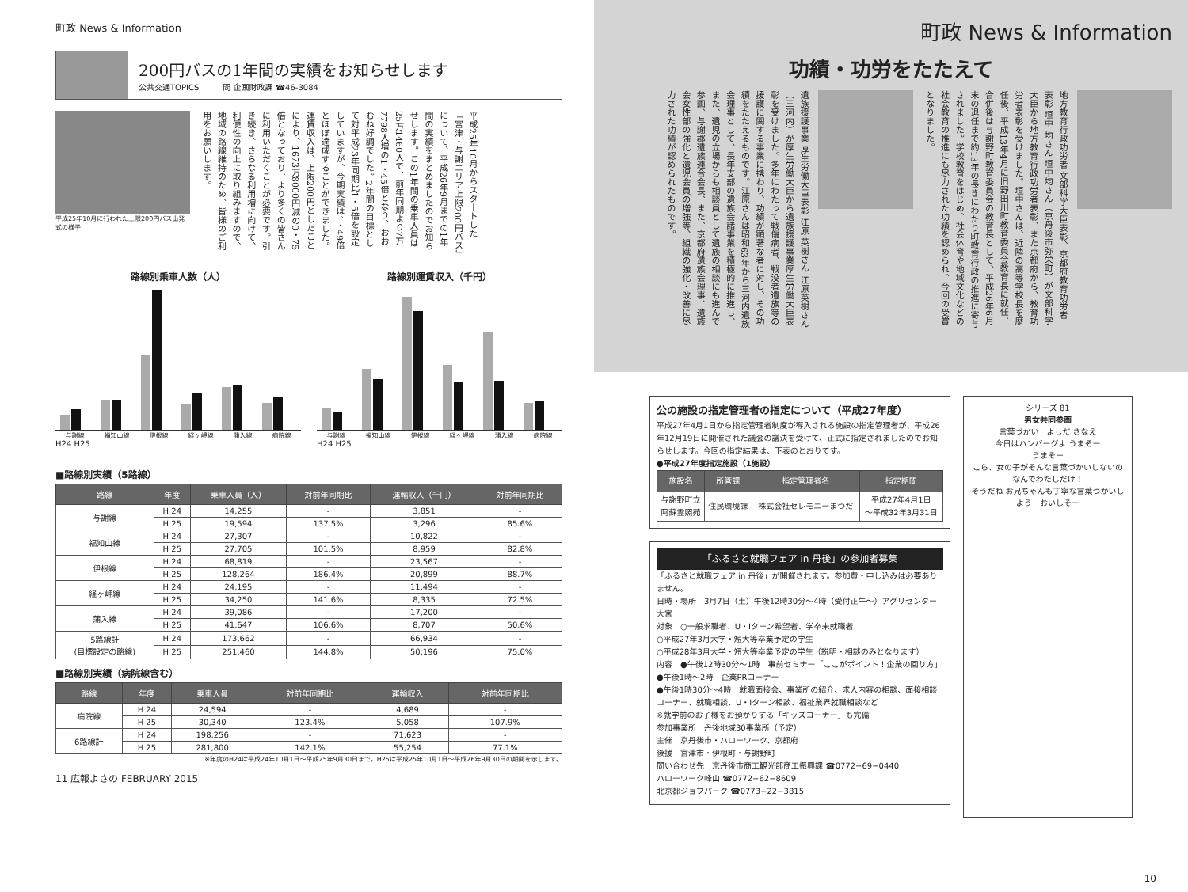町政 News & Information
200円バスの1年間の実績をお知らせします
公共交通TOPICS　　　問 企画財政課 ☎46-3084
平成25年10月に行われた上限200円バス出発式の様子
平成25年10月からスタートした「宮津・与謝エリア上限200円バス」について、平成26年9月までの1年間の実績をまとめましたのでお知らせします。この1年間の乗車人員は25万1460人で、前年同期より7万7798人増の1・45倍となり、おおむね好調でした。2年間の目標として対平成23年同期比1・5倍を設定していますが、今期実績は1・49倍とほぼ達成することができました。運賃収入は、上限200円としたことにより、1673万8000円減の0・75倍となっており、より多くの皆さんに利用いただくことが必要です。引き続き、さらなる利用増に向けて、利便性の向上に取り組みますので、地域の路線維持のため、皆様のご利用をお願いします。
路線別乗車人数（人）
与謝線 福知山線 伊根線 経ヶ岬線 蒲入線 病院線
H24 H25
路線別運賃収入（千円）
与謝線 福知山線 伊根線 経ヶ岬線 蒲入線 病院線
H24 H25
■路線別実績（5路線）
| 路線 | 年度 | 乗車人員（人） | 対前年同期比 | 運輸収入（千円） | 対前年同期比 |
| --- | --- | --- | --- | --- | --- |
| 与謝線 | H 24 | 14,255 | - | 3,851 | - |
| | H 25 | 19,594 | 137.5% | 3,296 | 85.6% |
| 福知山線 | H 24 | 27,307 | - | 10,822 | - |
| | H 25 | 27,705 | 101.5% | 8,959 | 82.8% |
| 伊根線 | H 24 | 68,819 | - | 23,567 | - |
| | H 25 | 128,264 | 186.4% | 20,899 | 88.7% |
| 経ヶ岬線 | H 24 | 24,195 | - | 11,494 | - |
| | H 25 | 34,250 | 141.6% | 8,335 | 72.5% |
| 蒲入線 | H 24 | 39,086 | - | 17,200 | - |
| | H 25 | 41,647 | 106.6% | 8,707 | 50.6% |
| 5路線計 (目標設定の路線) | H 24 | 173,662 | - | 66,934 | - |
| | H 25 | 251,460 | 144.8% | 50,196 | 75.0% |
■路線別実績（病院線含む）
| 路線 | 年度 | 乗車人員 | 対前年同期比 | 運輸収入 | 対前年同期比 |
| --- | --- | --- | --- | --- | --- |
| 病院線 | H 24 | 24,594 | - | 4,689 | - |
| | H 25 | 30,340 | 123.4% | 5,058 | 107.9% |
| 6路線計 | H 24 | 198,256 | - | 71,623 | - |
| | H 25 | 281,800 | 142.1% | 55,254 | 77.1% |
※年度のH24は平成24年10月1日〜平成25年9月30日まで。H25は平成25年10月1日〜平成26年9月30日の期間を示します。
11 広報よさの FEBRUARY 2015
町政 News & Information
功績・功労をたたえて
遺族援護事業 厚生労働大臣表彰 江原 英樹さん 江原英樹さん（三河内）が厚生労働大臣から遺族援護事業厚生労働大臣表彰を受けました。多年にわたって戦傷病者、戦没者遺族等の援護に関する事業に携わり、功績が顕著な者に対し、その功績をたたえるものです。江原さんは昭和63年から三河内遺族会理事として、長年支部の遺族会諸事業を積極的に推進し、また、遺児の立場からも相談員として遺族の相談にも進んで参画、与謝郡遺族連合会長、また、京都府遺族会理事、遺族会女性部の強化と遺児会員の増強等、組織の強化・改善に尽力された功績が認められたものです。
地方教育行政功労者 文部科学大臣表彰、京都府教育功労者表彰 垣中 均さん 垣中均さん（京丹後市弥栄町）が文部科学大臣から地方教育行政功労者表彰、また京都府から、教育功労者表彰を受けました。垣中さんは、近隣の高等学校長を歴任後、平成13年4月に旧野田川町教育委員会教育長に就任、合併後は与謝野町教育委員会の教育長として、平成26年6月末の退任まで約13年の長きにわたり町教育行政の推進に寄与されました。学校教育をはじめ、社会体育や地域文化などの社会教育の推進にも尽力された功績を認められ、今回の受賞となりました。
公の施設の指定管理者の指定について（平成27年度）
平成27年4月1日から指定管理者制度が導入される施設の指定管理者が、平成26年12月19日に開催された議会の議決を受けて、正式に指定されましたのでお知らせします。今回の指定結果は、下表のとおりです。
●平成27年度指定施設（1施設）
| 施設名 | 所管課 | 指定管理者名 | 指定期間 |
| --- | --- | --- | --- |
| 与謝野町立 阿蘇霊照苑 | 住民環境課 | 株式会社セレモニーまつだ | 平成27年4月1日 〜平成32年3月31日 |
「ふるさと就職フェア in 丹後」の参加者募集
「ふるさと就職フェア in 丹後」が開催されます。参加費・申し込みは必要ありません。
日時・場所　3月7日（土）午後12時30分〜4時（受付正午〜）アグリセンター大宮
対象　○一般求職者、U・Iターン希望者、学卒未就職者
○平成27年3月大学・短大等卒業予定の学生
○平成28年3月大学・短大等卒業予定の学生（説明・相談のみとなります）
内容　●午後12時30分〜1時　事前セミナー「ここがポイント！企業の回り方」
●午後1時〜2時　企業PRコーナー
●午後1時30分〜4時　就職面接会、事業所の紹介、求人内容の相談、面接相談コーナー、就職相談、U・Iターン相談、福祉業界就職相談など
※就学前のお子様をお預かりする「キッズコーナー」も完備
参加事業所　丹後地域30事業所（予定）
主催　京丹後市・ハローワーク、京都府
後援　宮津市・伊根町・与謝野町
問い合わせ先　京丹後市商工観光部商工振興課 ☎0772−69−0440
ハローワーク峰山 ☎0772−62−8609
北京都ジョブパーク ☎0773−22−3815
シリーズ 81
男女共同参画
言葉づかい　よしだ さなえ
今日はハンバーグよ うまそー
うまそー
こら、女の子がそんな言葉づかいしないの　なんでわたしだけ！
そうだね お兄ちゃんも丁寧な言葉づかいしよう　おいしそー
10